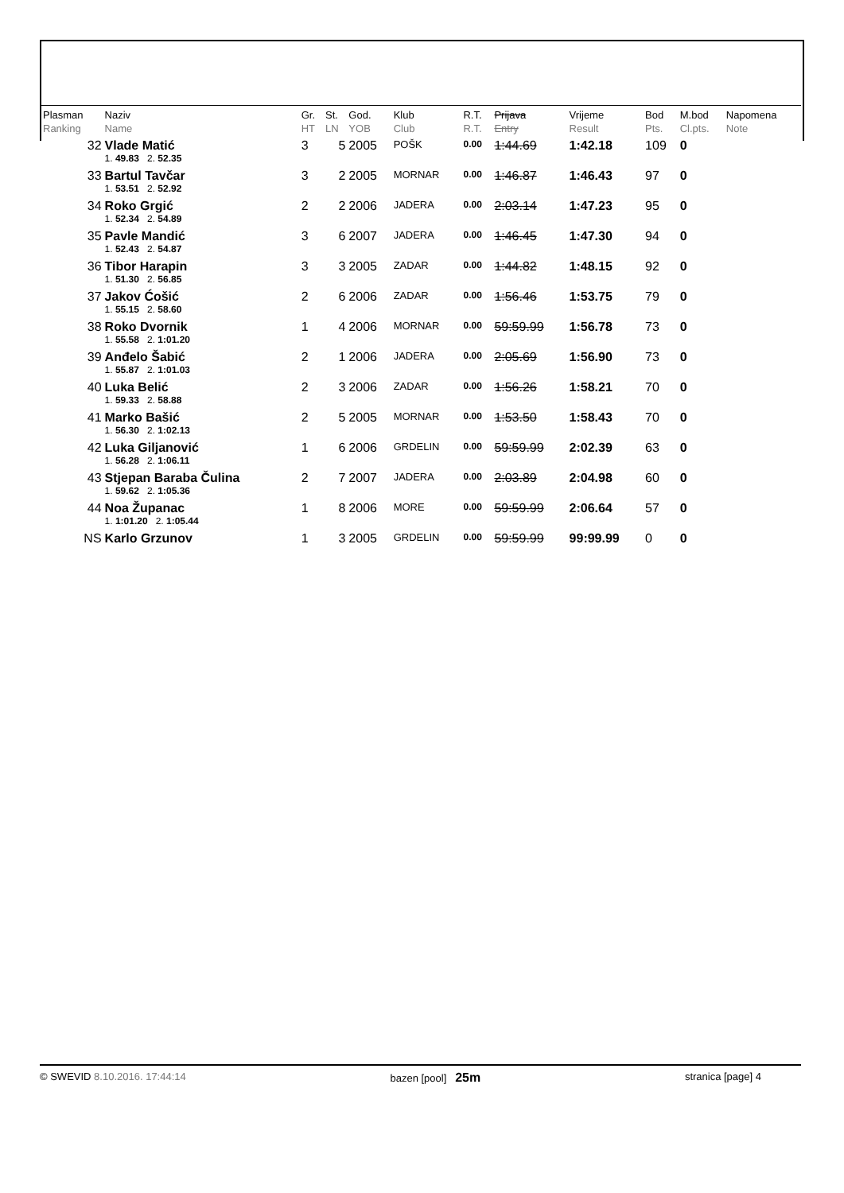| Plasman Ranking | Naziv Name | Gr. HT | St. LN | God. YOB | Klub Club | R.T. R.T. | Prijava Entry | Vrijeme Result | Bod Pts. | M.bod Cl.pts. | Napomena Note |
| --- | --- | --- | --- | --- | --- | --- | --- | --- | --- | --- | --- |
| 32 | Vlade Matić | 3 | 5 | 2005 | POŠK | 0.00 | 1:44.69 | 1:42.18 | 109 | 0 | |
| | 1. 49.83 2. 52.35 | | | | | | | | | | |
| 33 | Bartul Tavčar | 3 | 2 | 2005 | MORNAR | 0.00 | 1:46.87 | 1:46.43 | 97 | 0 | |
| | 1. 53.51 2. 52.92 | | | | | | | | | | |
| 34 | Roko Grgić | 2 | 2 | 2006 | JADERA | 0.00 | 2:03.14 | 1:47.23 | 95 | 0 | |
| | 1. 52.34 2. 54.89 | | | | | | | | | | |
| 35 | Pavle Mandić | 3 | 6 | 2007 | JADERA | 0.00 | 1:46.45 | 1:47.30 | 94 | 0 | |
| | 1. 52.43 2. 54.87 | | | | | | | | | | |
| 36 | Tibor Harapin | 3 | 3 | 2005 | ZADAR | 0.00 | 1:44.82 | 1:48.15 | 92 | 0 | |
| | 1. 51.30 2. 56.85 | | | | | | | | | | |
| 37 | Jakov Ćošić | 2 | 6 | 2006 | ZADAR | 0.00 | 1:56.46 | 1:53.75 | 79 | 0 | |
| | 1. 55.15 2. 58.60 | | | | | | | | | | |
| 38 | Roko Dvornik | 1 | 4 | 2006 | MORNAR | 0.00 | 59:59.99 | 1:56.78 | 73 | 0 | |
| | 1. 55.58 2. 1:01.20 | | | | | | | | | | |
| 39 | Anđelo Šabić | 2 | 1 | 2006 | JADERA | 0.00 | 2:05.69 | 1:56.90 | 73 | 0 | |
| | 1. 55.87 2. 1:01.03 | | | | | | | | | | |
| 40 | Luka Belić | 2 | 3 | 2006 | ZADAR | 0.00 | 1:56.26 | 1:58.21 | 70 | 0 | |
| | 1. 59.33 2. 58.88 | | | | | | | | | | |
| 41 | Marko Bašić | 2 | 5 | 2005 | MORNAR | 0.00 | 1:53.50 | 1:58.43 | 70 | 0 | |
| | 1. 56.30 2. 1:02.13 | | | | | | | | | | |
| 42 | Luka Giljanović | 1 | 6 | 2006 | GRDELIN | 0.00 | 59:59.99 | 2:02.39 | 63 | 0 | |
| | 1. 56.28 2. 1:06.11 | | | | | | | | | | |
| 43 | Stjepan Baraba Čulina | 2 | 7 | 2007 | JADERA | 0.00 | 2:03.89 | 2:04.98 | 60 | 0 | |
| | 1. 59.62 2. 1:05.36 | | | | | | | | | | |
| 44 | Noa Županac | 1 | 8 | 2006 | MORE | 0.00 | 59:59.99 | 2:06.64 | 57 | 0 | |
| | 1. 1:01.20 2. 1:05.44 | | | | | | | | | | |
| NS | Karlo Grzunov | 1 | 3 | 2005 | GRDELIN | 0.00 | 59:59.99 | 99:99.99 | 0 | 0 | |
© SWEVID 8.10.2016. 17:44:14 bazen [pool] 25m
stranica [page] 4